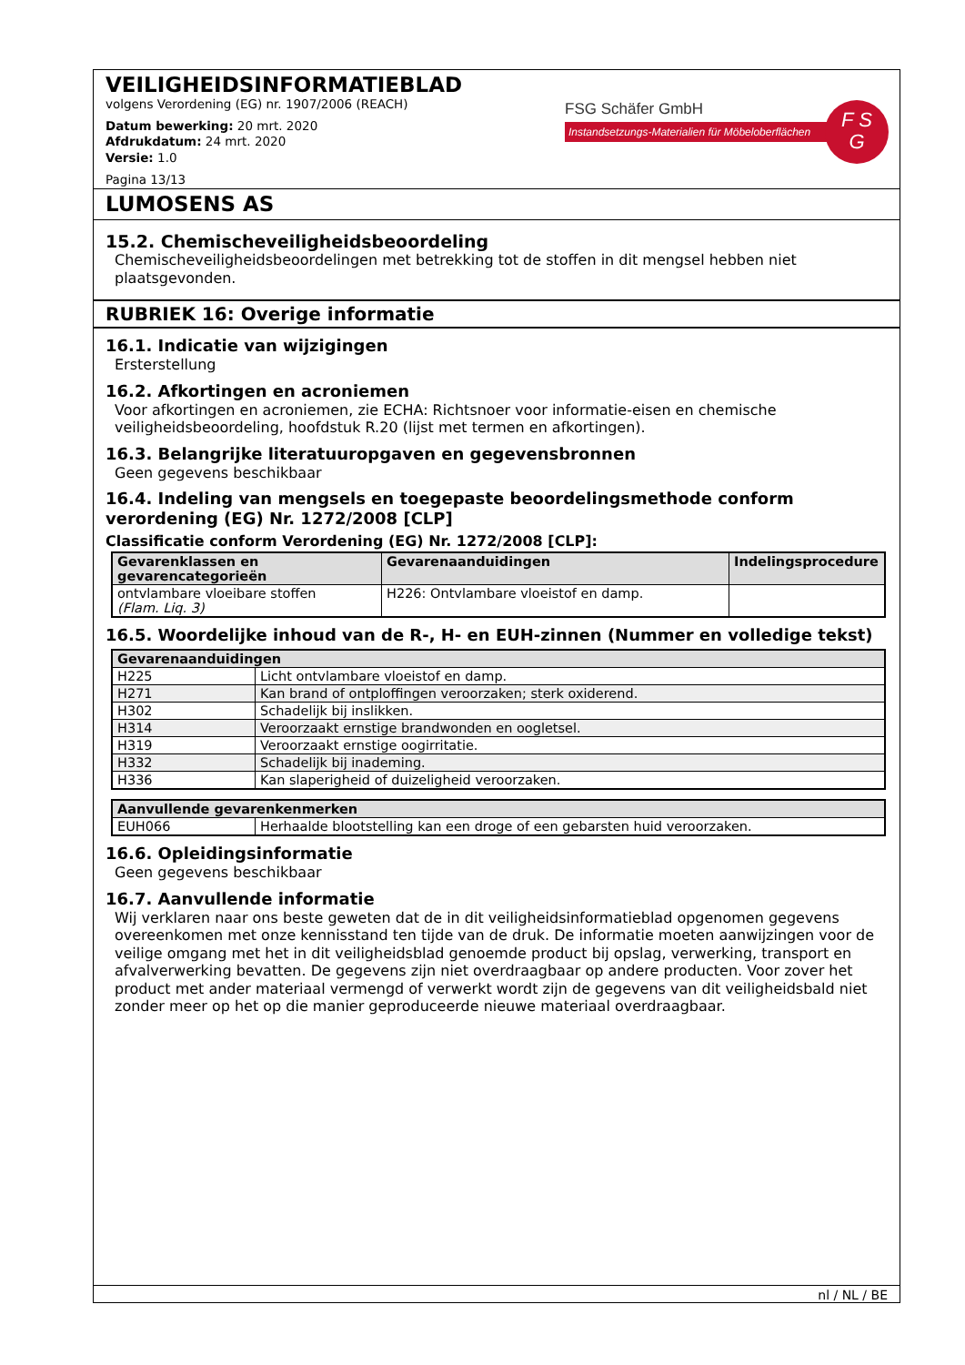VEILIGHEIDSINFORMATIEBLAD
volgens Verordening (EG) nr. 1907/2006 (REACH)
Datum bewerking: 20 mrt. 2020
Afdrukdatum: 24 mrt. 2020
Versie: 1.0
Pagina 13/13
FSG Schäfer GmbH
Instandsetzungs-Materialien für Möbeloberflächen
F S
G
LUMOSENS AS
15.2. Chemischeveiligheidsbeoordeling
Chemischeveiligheidsbeoordelingen met betrekking tot de stoffen in dit mengsel hebben niet plaatsgevonden.
RUBRIEK 16: Overige informatie
16.1. Indicatie van wijzigingen
Ersterstellung
16.2. Afkortingen en acroniemen
Voor afkortingen en acroniemen, zie ECHA: Richtsnoer voor informatie-eisen en chemische veiligheidsbeoordeling, hoofdstuk R.20 (lijst met termen en afkortingen).
16.3. Belangrijke literatuuropgaven en gegevensbronnen
Geen gegevens beschikbaar
16.4. Indeling van mengsels en toegepaste beoordelingsmethode conform verordening (EG) Nr. 1272/2008 [CLP]
Classificatie conform Verordening (EG) Nr. 1272/2008 [CLP]:
| Gevarenklassen en gevarencategorieën | Gevarenaanduidingen | Indelingsprocedure |
| --- | --- | --- |
| ontvlambare vloeibare stoffen (Flam. Liq. 3) | H226: Ontvlambare vloeistof en damp. | |
16.5. Woordelijke inhoud van de R-, H- en EUH-zinnen (Nummer en volledige tekst)
| Gevarenaanduidingen | |
| --- | --- |
| H225 | Licht ontvlambare vloeistof en damp. |
| H271 | Kan brand of ontploffingen veroorzaken; sterk oxiderend. |
| H302 | Schadelijk bij inslikken. |
| H314 | Veroorzaakt ernstige brandwonden en oogletsel. |
| H319 | Veroorzaakt ernstige oogirritatie. |
| H332 | Schadelijk bij inademing. |
| H336 | Kan slaperigheid of duizeligheid veroorzaken. |
| Aanvullende gevarenkenmerken | |
| --- | --- |
| EUH066 | Herhaalde blootstelling kan een droge of een gebarsten huid veroorzaken. |
16.6. Opleidingsinformatie
Geen gegevens beschikbaar
16.7. Aanvullende informatie
Wij verklaren naar ons beste geweten dat de in dit veiligheidsinformatieblad opgenomen gegevens overeenkomen met onze kennisstand ten tijde van de druk. De informatie moeten aanwijzingen voor de veilige omgang met het in dit veiligheidsblad genoemde product bij opslag, verwerking, transport en afvalverwerking bevatten. De gegevens zijn niet overdraagbaar op andere producten. Voor zover het product met ander materiaal vermengd of verwerkt wordt zijn de gegevens van dit veiligheidsbald niet zonder meer op het op die manier geproduceerde nieuwe materiaal overdraagbaar.
nl / NL / BE